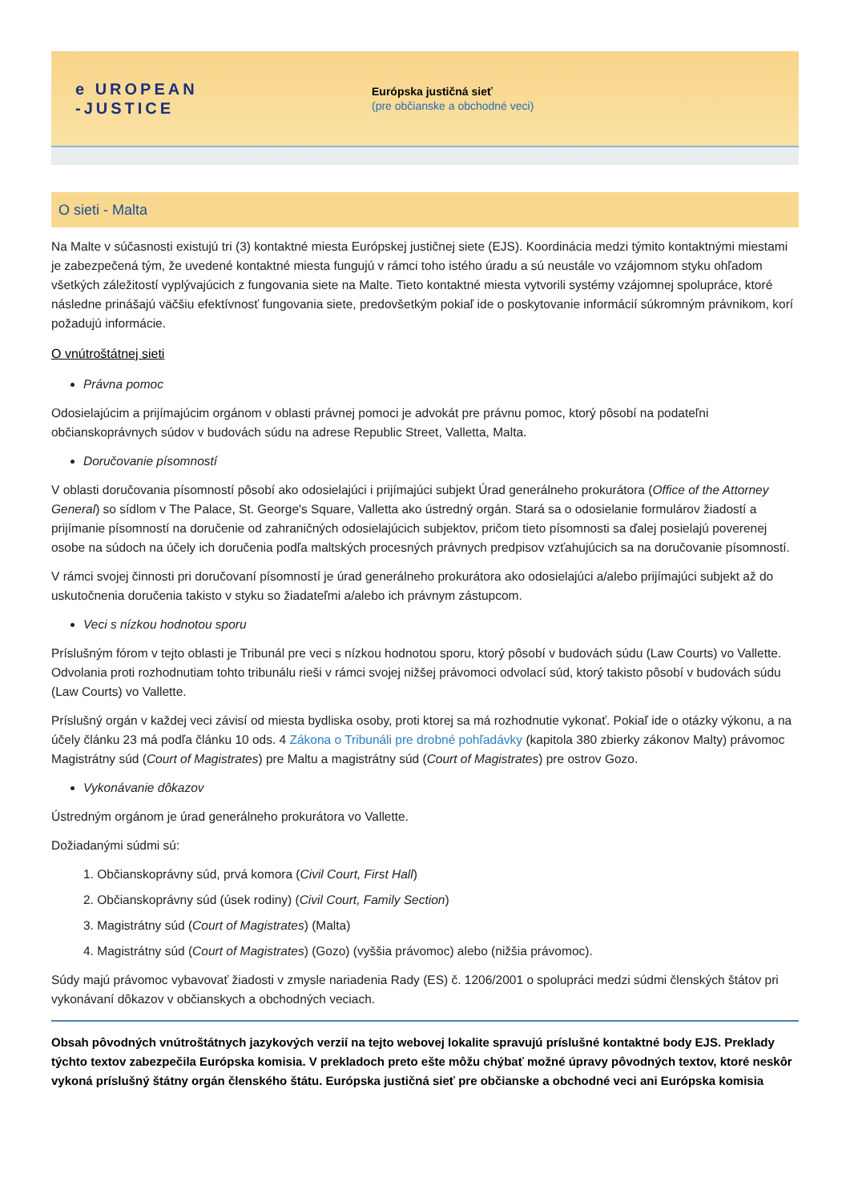e UROPEAN
-JUSTICE
Európska justičná sieť
(pre občianske a obchodné veci)
O sieti - Malta
Na Malte v súčasnosti existujú tri (3) kontaktné miesta Európskej justičnej siete (EJS). Koordinácia medzi týmito kontaktnými miestami je zabezpečená tým, že uvedené kontaktné miesta fungujú v rámci toho istého úradu a sú neustále vo vzájomnom styku ohľadom všetkých záležitostí vyplývajúcich z fungovania siete na Malte. Tieto kontaktné miesta vytvorili systémy vzájomnej spolupráce, ktoré následne prinášajú väčšiu efektívnosť fungovania siete, predovšetkým pokiaľ ide o poskytovanie informácií súkromným právnikom, korí požadujú informácie.
O vnútroštátnej sieti
Právna pomoc
Odosielajúcim a prijímajúcim orgánom v oblasti právnej pomoci je advokát pre právnu pomoc, ktorý pôsobí na podateľni občianskoprávnych súdov v budovách súdu na adrese Republic Street, Valletta, Malta.
Doručovanie písomností
V oblasti doručovania písomností pôsobí ako odosielajúci i prijímajúci subjekt Úrad generálneho prokurátora (Office of the Attorney General) so sídlom v The Palace, St. George's Square, Valletta ako ústredný orgán. Stará sa o odosielanie formulárov žiadostí a prijímanie písomností na doručenie od zahraničných odosielajúcich subjektov, pričom tieto písomnosti sa ďalej posielajú poverenej osobe na súdoch na účely ich doručenia podľa maltských procesných právnych predpisov vzťahujúcich sa na doručovanie písomností.
V rámci svojej činnosti pri doručovaní písomností je úrad generálneho prokurátora ako odosielajúci a/alebo prijímajúci subjekt až do uskutočnenia doručenia takisto v styku so žiadateľmi a/alebo ich právnym zástupcom.
Veci s nízkou hodnotou sporu
Príslušným fórom v tejto oblasti je Tribunál pre veci s nízkou hodnotou sporu, ktorý pôsobí v budovách súdu (Law Courts) vo Vallette. Odvolania proti rozhodnutiam tohto tribunálu rieši v rámci svojej nižšej právomoci odvolací súd, ktorý takisto pôsobí v budovách súdu (Law Courts) vo Vallette.
Príslušný orgán v každej veci závisí od miesta bydliska osoby, proti ktorej sa má rozhodnutie vykonať. Pokiaľ ide o otázky výkonu, a na účely článku 23 má podľa článku 10 ods. 4 Zákona o Tribunáli pre drobné pohľadávky (kapitola 380 zbierky zákonov Malty) právomoc Magistrátny súd (Court of Magistrates) pre Maltu a magistrátny súd (Court of Magistrates) pre ostrov Gozo.
Vykonávanie dôkazov
Ústredným orgánom je úrad generálneho prokurátora vo Vallette.
Dožiadanými súdmi sú:
1. Občianskoprávny súd, prvá komora (Civil Court, First Hall)
2. Občianskoprávny súd (úsek rodiny) (Civil Court, Family Section)
3. Magistrátny súd (Court of Magistrates) (Malta)
4. Magistrátny súd (Court of Magistrates) (Gozo) (vyššia právomoc) alebo (nižšia právomoc).
Súdy majú právomoc vybavovať žiadosti v zmysle nariadenia Rady (ES) č. 1206/2001 o spolupráci medzi súdmi členských štátov pri vykonávaní dôkazov v občianskych a obchodných veciach.
Obsah pôvodných vnútroštátnych jazykových verzií na tejto webovej lokalite spravujú príslušné kontaktné body EJS. Preklady týchto textov zabezpečila Európska komisia. V prekladoch preto ešte môžu chýbať možné úpravy pôvodných textov, ktoré neskôr vykoná príslušný štátny orgán členského štátu. Európska justičná sieť pre občianske a obchodné veci ani Európska komisia